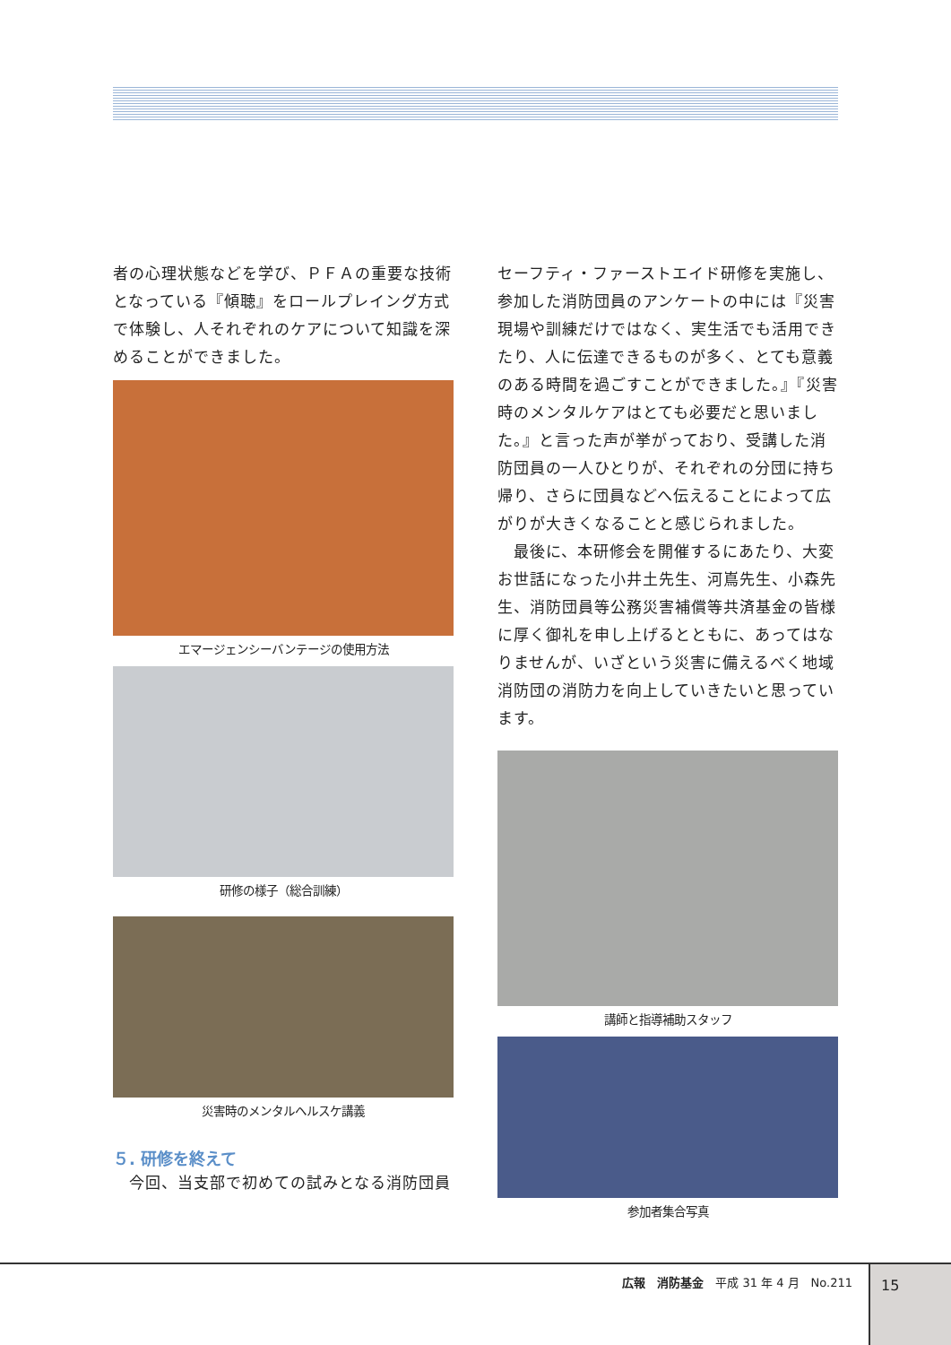者の心理状態などを学び、ＰＦＡの重要な技術となっている『傾聴』をロールプレイング方式で体験し、人それぞれのケアについて知識を深めることができました。
エマージェンシーバンテージの使用方法
研修の様子（総合訓練）
災害時のメンタルヘルスケ講義
５. 研修を終えて
　今回、当支部で初めての試みとなる消防団員
セーフティ・ファーストエイド研修を実施し、参加した消防団員のアンケートの中には『災害現場や訓練だけではなく、実生活でも活用できたり、人に伝達できるものが多く、とても意義のある時間を過ごすことができました。』『災害時のメンタルケアはとても必要だと思いました。』と言った声が挙がっており、受講した消防団員の一人ひとりが、それぞれの分団に持ち帰り、さらに団員などへ伝えることによって広がりが大きくなることと感じられました。
　最後に、本研修会を開催するにあたり、大変お世話になった小井土先生、河嶌先生、小森先生、消防団員等公務災害補償等共済基金の皆様に厚く御礼を申し上げるとともに、あってはなりませんが、いざという災害に備えるべく地域消防団の消防力を向上していきたいと思っています。
講師と指導補助スタッフ
参加者集合写真
広報　消防基金　平成 31 年 4 月　No.211
15